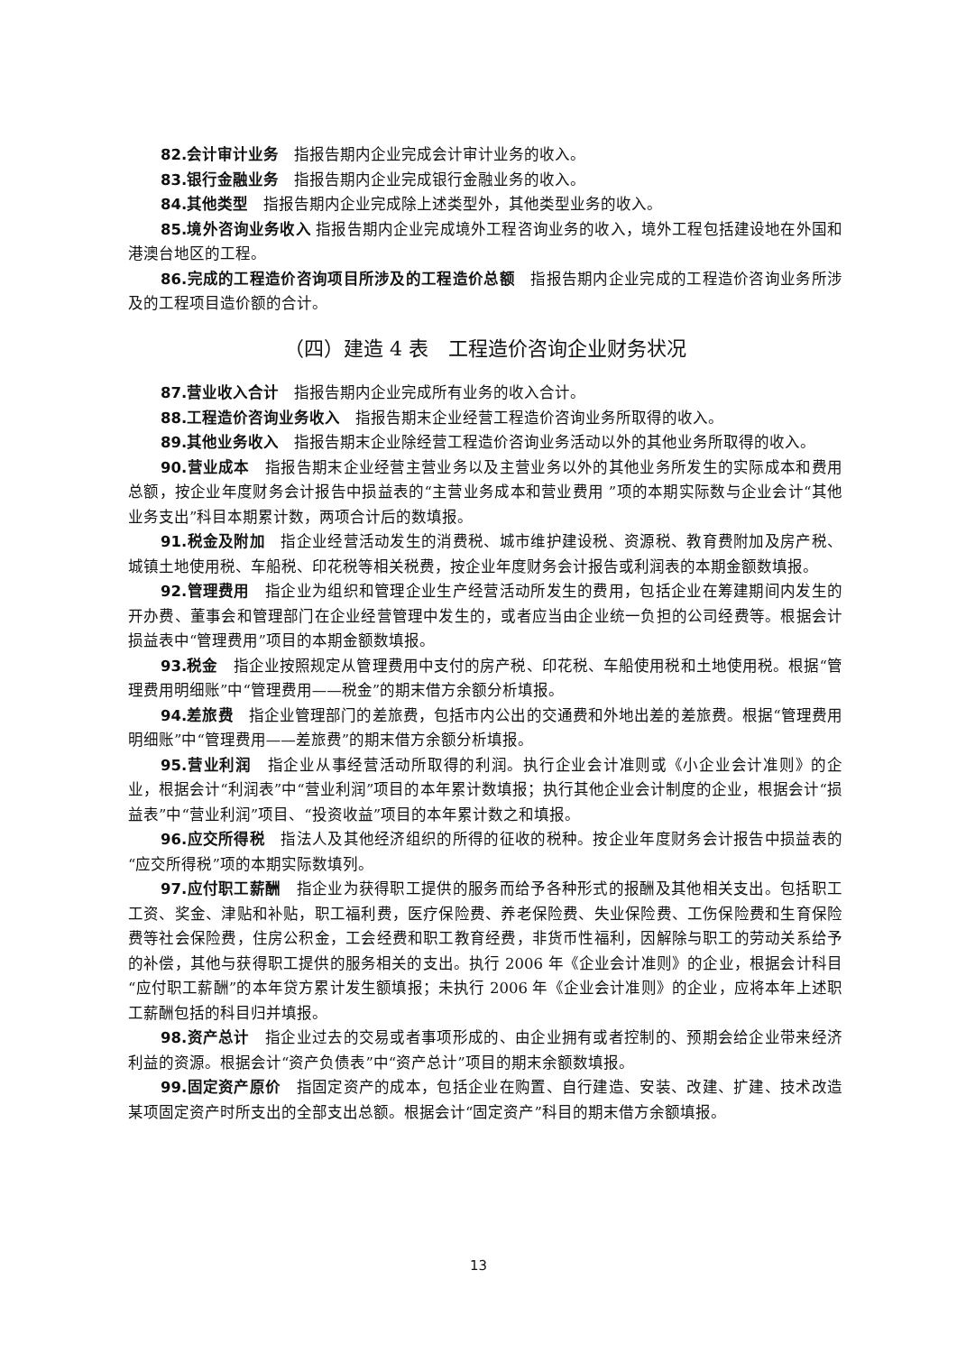82.会计审计业务　指报告期内企业完成会计审计业务的收入。
83.银行金融业务　指报告期内企业完成银行金融业务的收入。
84.其他类型　指报告期内企业完成除上述类型外，其他类型业务的收入。
85.境外咨询业务收入 指报告期内企业完成境外工程咨询业务的收入，境外工程包括建设地在外国和港澳台地区的工程。
86.完成的工程造价咨询项目所涉及的工程造价总额　指报告期内企业完成的工程造价咨询业务所涉及的工程项目造价额的合计。
（四）建造 4 表　工程造价咨询企业财务状况
87.营业收入合计　指报告期内企业完成所有业务的收入合计。
88.工程造价咨询业务收入　指报告期末企业经营工程造价咨询业务所取得的收入。
89.其他业务收入　指报告期末企业除经营工程造价咨询业务活动以外的其他业务所取得的收入。
90.营业成本　指报告期末企业经营主营业务以及主营业务以外的其他业务所发生的实际成本和费用总额，按企业年度财务会计报告中损益表的“主营业务成本和营业费用 ”项的本期实际数与企业会计“其他业务支出”科目本期累计数，两项合计后的数填报。
91.税金及附加　指企业经营活动发生的消费税、城市维护建设税、资源税、教育费附加及房产税、城镇土地使用税、车船税、印花税等相关税费，按企业年度财务会计报告或利润表的本期金额数填报。
92.管理费用　指企业为组织和管理企业生产经营活动所发生的费用，包括企业在筹建期间内发生的开办费、董事会和管理部门在企业经营管理中发生的，或者应当由企业统一负担的公司经费等。根据会计损益表中“管理费用”项目的本期金额数填报。
93.税金　指企业按照规定从管理费用中支付的房产税、印花税、车船使用税和土地使用税。根据“管理费用明细账”中“管理费用——税金”的期末借方余额分析填报。
94.差旅费　指企业管理部门的差旅费，包括市内公出的交通费和外地出差的差旅费。根据“管理费用明细账”中“管理费用——差旅费”的期末借方余额分析填报。
95.营业利润　指企业从事经营活动所取得的利润。执行企业会计准则或《小企业会计准则》的企业，根据会计“利润表”中“营业利润”项目的本年累计数填报；执行其他企业会计制度的企业，根据会计“损益表”中“营业利润”项目、“投资收益”项目的本年累计数之和填报。
96.应交所得税　指法人及其他经济组织的所得的征收的税种。按企业年度财务会计报告中损益表的“应交所得税”项的本期实际数填列。
97.应付职工薪酬　指企业为获得职工提供的服务而给予各种形式的报酬及其他相关支出。包括职工工资、奖金、津贴和补贴，职工福利费，医疗保险费、养老保险费、失业保险费、工伤保险费和生育保险费等社会保险费，住房公积金，工会经费和职工教育经费，非货币性福利，因解除与职工的劳动关系给予的补偿，其他与获得职工提供的服务相关的支出。执行 2006 年《企业会计准则》的企业，根据会计科目“应付职工薪酬”的本年贷方累计发生额填报；未执行 2006 年《企业会计准则》的企业，应将本年上述职工薪酬包括的科目归并填报。
98.资产总计　指企业过去的交易或者事项形成的、由企业拥有或者控制的、预期会给企业带来经济利益的资源。根据会计“资产负债表”中“资产总计”项目的期末余额数填报。
99.固定资产原价　指固定资产的成本，包括企业在购置、自行建造、安装、改建、扩建、技术改造某项固定资产时所支出的全部支出总额。根据会计“固定资产”科目的期末借方余额填报。
13